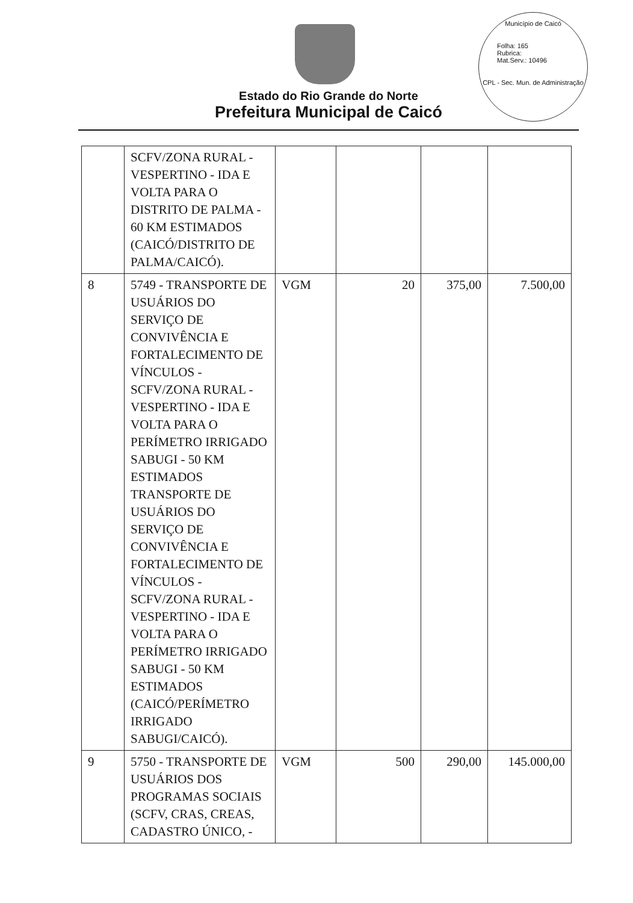Município de Caicó
Folha: 165
Rubrica:
Mat.Serv.: 10496
CPL - Sec. Mun. de Administração
Estado do Rio Grande do Norte
Prefeitura Municipal de Caicó
| | SCFV/ZONA RURAL - VESPERTINO - IDA E VOLTA PARA O DISTRITO DE PALMA - 60 KM ESTIMADOS (CAICÓ/DISTRITO DE PALMA/CAICÓ). | | | | |
| 8 | 5749 - TRANSPORTE DE USUÁRIOS DO SERVIÇO DE CONVIVÊNCIA E FORTALECIMENTO DE VÍNCULOS - SCFV/ZONA RURAL - VESPERTINO - IDA E VOLTA PARA O PERÍMETRO IRRIGADO SABUGI - 50 KM ESTIMADOS TRANSPORTE DE USUÁRIOS DO SERVIÇO DE CONVIVÊNCIA E FORTALECIMENTO DE VÍNCULOS - SCFV/ZONA RURAL - VESPERTINO - IDA E VOLTA PARA O PERÍMETRO IRRIGADO SABUGI - 50 KM ESTIMADOS (CAICÓ/PERÍMETRO IRRIGADO SABUGI/CAICÓ). | VGM | 20 | 375,00 | 7.500,00 |
| 9 | 5750 - TRANSPORTE DE USUÁRIOS DOS PROGRAMAS SOCIAIS (SCFV, CRAS, CREAS, CADASTRO ÚNICO, - | VGM | 500 | 290,00 | 145.000,00 |